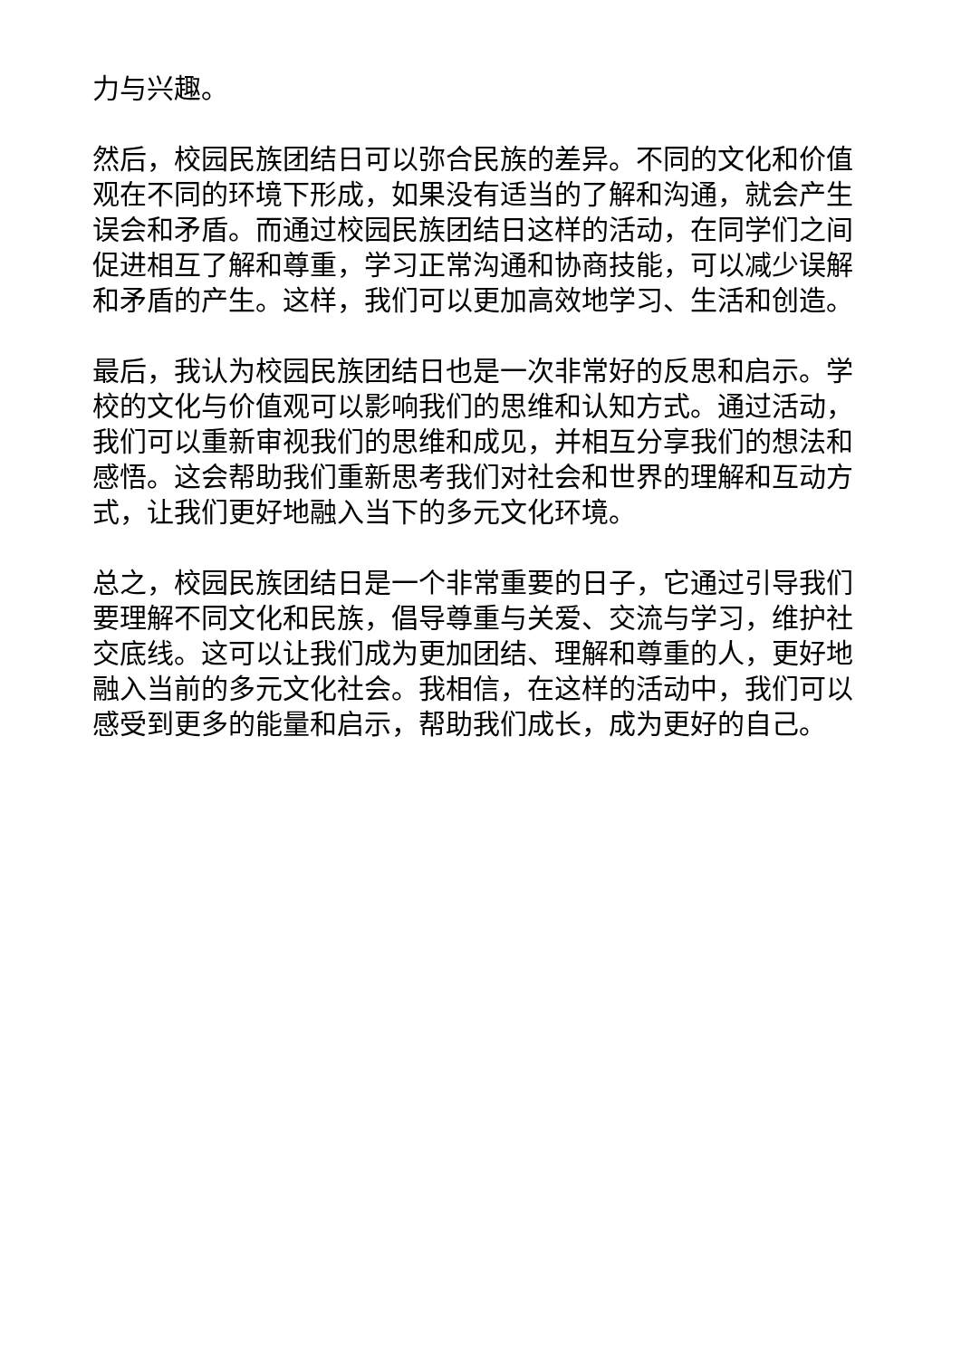力与兴趣。
然后，校园民族团结日可以弥合民族的差异。不同的文化和价值观在不同的环境下形成，如果没有适当的了解和沟通，就会产生误会和矛盾。而通过校园民族团结日这样的活动，在同学们之间促进相互了解和尊重，学习正常沟通和协商技能，可以减少误解和矛盾的产生。这样，我们可以更加高效地学习、生活和创造。
最后，我认为校园民族团结日也是一次非常好的反思和启示。学校的文化与价值观可以影响我们的思维和认知方式。通过活动，我们可以重新审视我们的思维和成见，并相互分享我们的想法和感悟。这会帮助我们重新思考我们对社会和世界的理解和互动方式，让我们更好地融入当下的多元文化环境。
总之，校园民族团结日是一个非常重要的日子，它通过引导我们要理解不同文化和民族，倡导尊重与关爱、交流与学习，维护社交底线。这可以让我们成为更加团结、理解和尊重的人，更好地融入当前的多元文化社会。我相信，在这样的活动中，我们可以感受到更多的能量和启示，帮助我们成长，成为更好的自己。